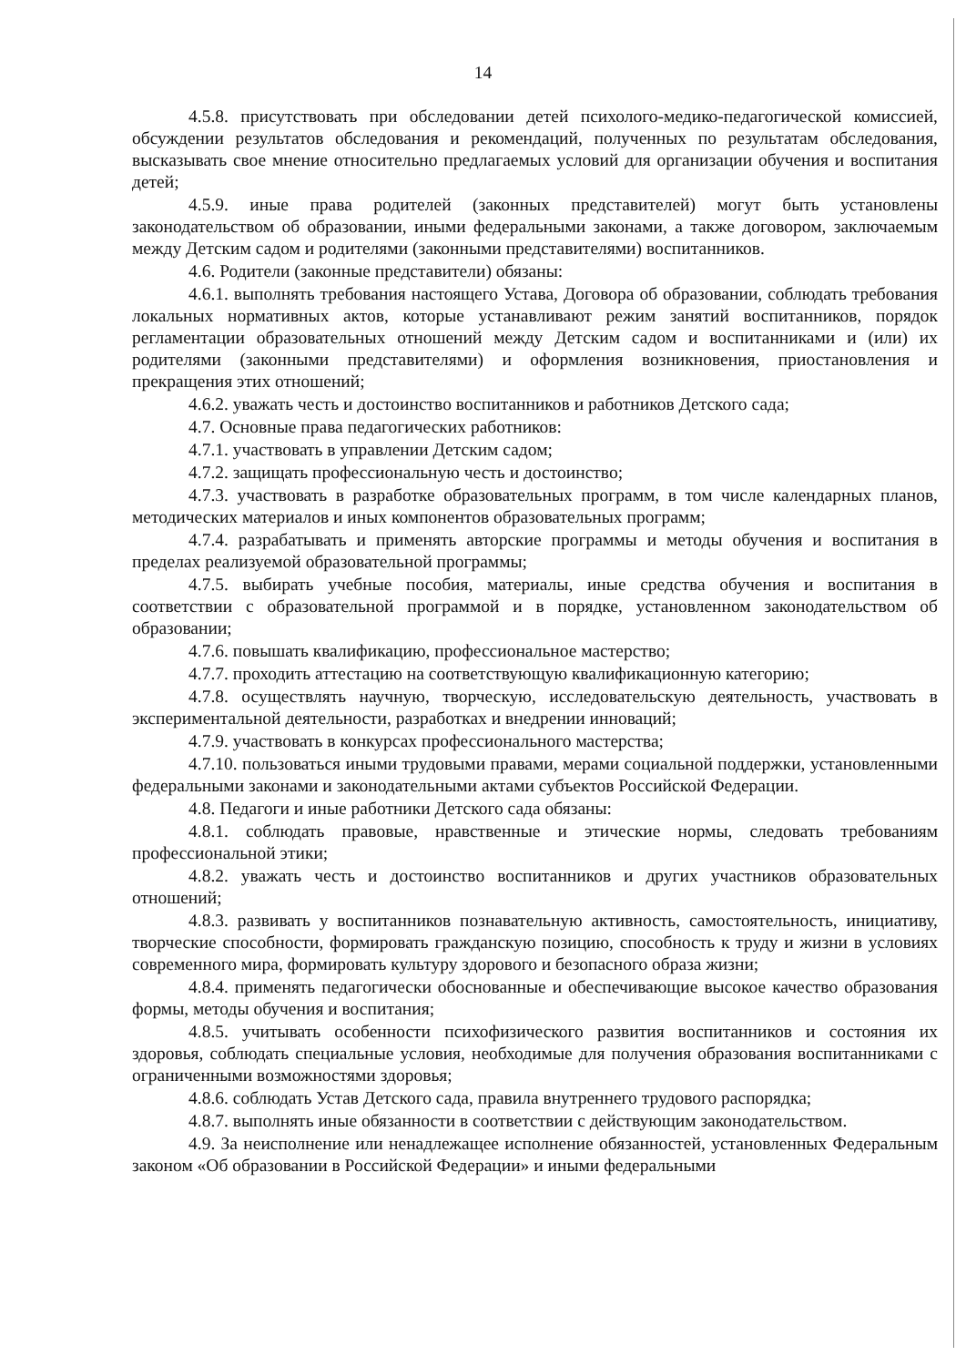14
4.5.8. присутствовать при обследовании детей психолого-медико-педагогической комиссией, обсуждении результатов обследования и рекомендаций, полученных по результатам обследования, высказывать свое мнение относительно предлагаемых условий для организации обучения и воспитания детей;
4.5.9. иные права родителей (законных представителей) могут быть установлены законодательством об образовании, иными федеральными законами, а также договором, заключаемым между Детским садом и родителями (законными представителями) воспитанников.
4.6. Родители (законные представители) обязаны:
4.6.1. выполнять требования настоящего Устава, Договора об образовании, соблюдать требования локальных нормативных актов, которые устанавливают режим занятий воспитанников, порядок регламентации образовательных отношений между Детским садом и воспитанниками и (или) их родителями (законными представителями) и оформления возникновения, приостановления и прекращения этих отношений;
4.6.2. уважать честь и достоинство воспитанников и работников Детского сада;
4.7. Основные права педагогических работников:
4.7.1. участвовать в управлении Детским садом;
4.7.2. защищать профессиональную честь и достоинство;
4.7.3. участвовать в разработке образовательных программ, в том числе календарных планов, методических материалов и иных компонентов образовательных программ;
4.7.4. разрабатывать и применять авторские программы и методы обучения и воспитания в пределах реализуемой образовательной программы;
4.7.5. выбирать учебные пособия, материалы, иные средства обучения и воспитания в соответствии с образовательной программой и в порядке, установленном законодательством об образовании;
4.7.6. повышать квалификацию, профессиональное мастерство;
4.7.7. проходить аттестацию на соответствующую квалификационную категорию;
4.7.8. осуществлять научную, творческую, исследовательскую деятельность, участвовать в экспериментальной деятельности, разработках и внедрении инноваций;
4.7.9. участвовать в конкурсах профессионального мастерства;
4.7.10. пользоваться иными трудовыми правами, мерами социальной поддержки, установленными федеральными законами и законодательными актами субъектов Российской Федерации.
4.8. Педагоги и иные работники Детского сада обязаны:
4.8.1. соблюдать правовые, нравственные и этические нормы, следовать требованиям профессиональной этики;
4.8.2. уважать честь и достоинство воспитанников и других участников образовательных отношений;
4.8.3. развивать у воспитанников познавательную активность, самостоятельность, инициативу, творческие способности, формировать гражданскую позицию, способность к труду и жизни в условиях современного мира, формировать культуру здорового и безопасного образа жизни;
4.8.4. применять педагогически обоснованные и обеспечивающие высокое качество образования формы, методы обучения и воспитания;
4.8.5. учитывать особенности психофизического развития воспитанников и состояния их здоровья, соблюдать специальные условия, необходимые для получения образования воспитанниками с ограниченными возможностями здоровья;
4.8.6. соблюдать Устав Детского сада, правила внутреннего трудового распорядка;
4.8.7. выполнять иные обязанности в соответствии с действующим законодательством.
4.9. За неисполнение или ненадлежащее исполнение обязанностей, установленных Федеральным законом «Об образовании в Российской Федерации» и иными федеральными